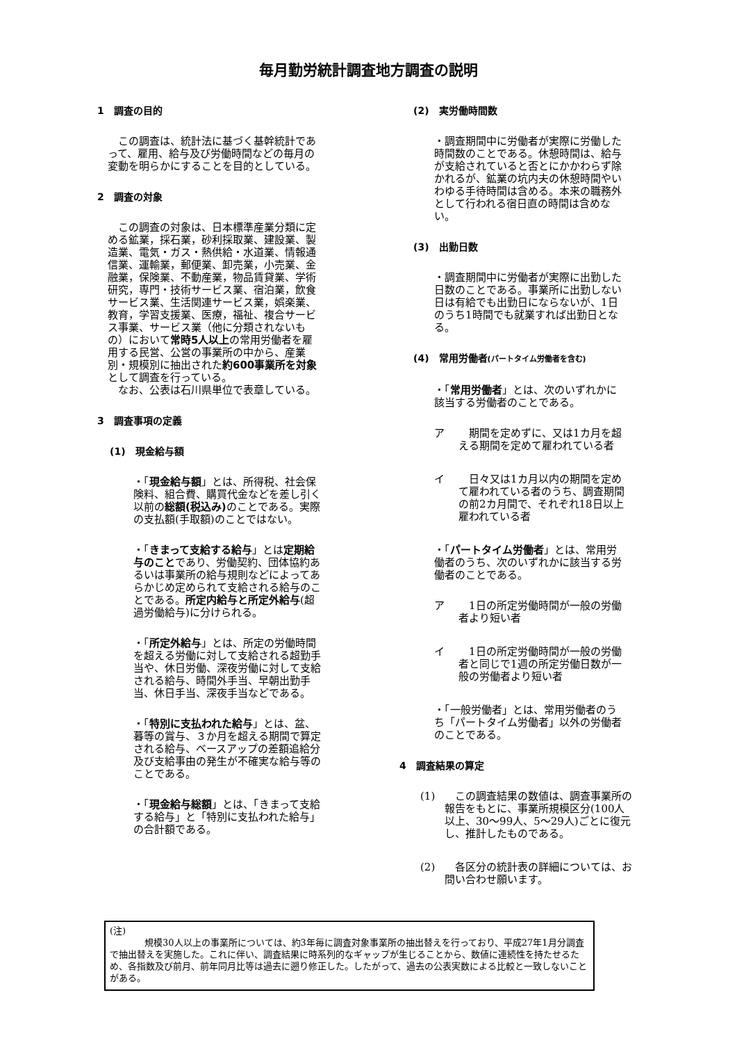毎月勤労統計調査地方調査の説明
1　調査の目的
　この調査は、統計法に基づく基幹統計であって、雇用、給与及び労働時間などの毎月の変動を明らかにすることを目的としている。
2　調査の対象
　この調査の対象は、日本標準産業分類に定める鉱業，採石業，砂利採取業、建設業、製造業、電気・ガス・熱供給・水道業、情報通信業、運輸業，郵便業、卸売業，小売業、金融業，保険業、不動産業，物品賃貸業、学術研究，専門・技術サービス業、宿泊業，飲食サービス業、生活関連サービス業，娯楽業、教育，学習支援業、医療，福祉、複合サービス事業、サービス業（他に分類されないもの）において常時5人以上の常用労働者を雇用する民営、公営の事業所の中から、産業別・規模別に抽出された約600事業所を対象として調査を行っている。
　なお、公表は石川県単位で表章している。
3　調査事項の定義
(1)　現金給与額
・「現金給与額」とは、所得税、社会保険料、組合費、購買代金などを差し引く以前の総額(税込み) のことである。実際の支払額(手取額)のことではない。
・「きまって支給する給与」とは定期給与のことであり、労働契約、団体協約あるいは事業所の給与規則などによってあらかじめ定められて支給される給与のことである。所定内給与と所定外給与(超過労働給与)に分けられる。
・「所定外給与」とは、所定の労働時間を超える労働に対して支給される超勤手当や、休日労働、深夜労働に対して支給される給与、時間外手当、早朝出勤手当、休日手当、深夜手当などである。
・「特別に支払われた給与」とは、盆、暮等の賞与、３か月を超える期間で算定される給与、ベースアップの差額追給分及び支給事由の発生が不確実な給与等のことである。
・「現金給与総額」とは、「きまって支給する給与」と「特別に支払われた給与」の合計額である。
(2)　実労働時間数
・調査期間中に労働者が実際に労働した時間数のことである。休憩時間は、給与が支給されていると否とにかかわらず除かれるが、鉱業の坑内夫の休憩時間やいわゆる手待時間は含める。本来の職務外として行われる宿日直の時間は含めない。
(3)　出勤日数
・調査期間中に労働者が実際に出勤した日数のことである。事業所に出勤しない日は有給でも出勤日にならないが、1日のうち1時間でも就業すれば出勤日となる。
(4)　常用労働者(パートタイム労働者を含む)
・「常用労働者」とは、次のいずれかに該当する労働者のことである。
ア 　期間を定めずに、又は1カ月を超える期間を定めて雇われている者
イ 　日々又は1カ月以内の期間を定めて雇われている者のうち、調査期間の前2カ月間で、それぞれ18日以上雇われている者
・「パートタイム労働者」とは、常用労働者のうち、次のいずれかに該当する労働者のことである。
ア 　1日の所定労働時間が一般の労働者より短い者
イ 　1日の所定労働時間が一般の労働者と同じで1週の所定労働日数が一般の労働者より短い者
・「一般労働者」とは、常用労働者のうち「パートタイム労働者」以外の労働者のことである。
4　調査結果の算定
(1) 　この調査結果の数値は、調査事業所の報告をもとに、事業所規模区分(100人以上、30～99人、5～29人)ごとに復元し、推計したものである。
(2) 　各区分の統計表の詳細については、お問い合わせ願います。
(注)
規模30人以上の事業所については、約3年毎に調査対象事業所の抽出替えを行っており、平成27年1月分調査で抽出替えを実施した。これに伴い、調査結果に時系列的なギャップが生じることから、数値に連続性を持たせるため、各指数及び前月、前年同月比等は過去に遡り修正した。したがって、過去の公表実数による比較と一致しないことがある。